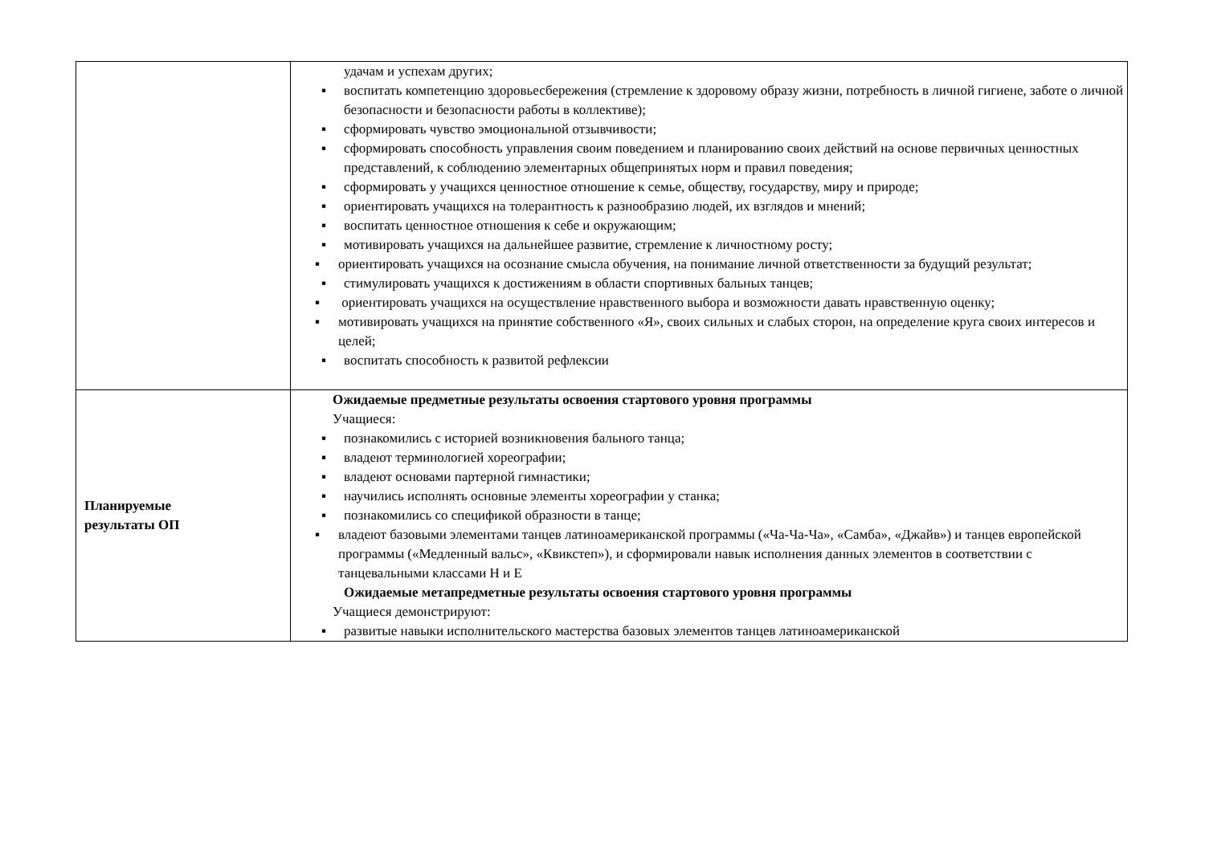| | удачам и успехам других; ▪ воспитать компетенцию здоровьесбережения (стремление к здоровому образу жизни, потребность в личной гигиене, заботе о личной безопасности и безопасности работы в коллективе); ▪ сформировать чувство эмоциональной отзывчивости; ▪ сформировать способность управления своим поведением и планированию своих действий на основе первичных ценностных представлений, к соблюдению элементарных общепринятых норм и правил поведения; ▪ сформировать у учащихся ценностное отношение к семье, обществу, государству, миру и природе; ▪ ориентировать учащихся на толерантность к разнообразию людей, их взглядов и мнений; ▪ воспитать ценностное отношения к себе и окружающим; ▪ мотивировать учащихся на дальнейшее развитие, стремление к личностному росту; ▪ ориентировать учащихся на осознание смысла обучения, на понимание личной ответственности за будущий результат; ▪ стимулировать учащихся к достижениям в области спортивных бальных танцев; ▪ ориентировать учащихся на осуществление нравственного выбора и возможности давать нравственную оценку; ▪ мотивировать учащихся на принятие собственного «Я», своих сильных и слабых сторон, на определение круга своих интересов и целей; ▪ воспитать способность к развитой рефлексии |
| Планируемые результаты ОП | Ожидаемые предметные результаты освоения стартового уровня программы Учащиеся: ▪ познакомились с историей возникновения бального танца; ▪ владеют терминологией хореографии; ▪ владеют основами партерной гимнастики; ▪ научились исполнять основные элементы хореографии у станка; ▪ познакомились со спецификой образности в танце; ▪ владеют базовыми элементами танцев латиноамериканской программы («Ча-Ча-Ча», «Самба», «Джайв») и танцев европейской программы («Медленный вальс», «Квикстеп»), и сформировали навык исполнения данных элементов в соответствии с танцевальными классами Н и Е Ожидаемые метапредметные результаты освоения стартового уровня программы Учащиеся демонстрируют: ▪ развитые навыки исполнительского мастерства базовых элементов танцев латиноамериканской |